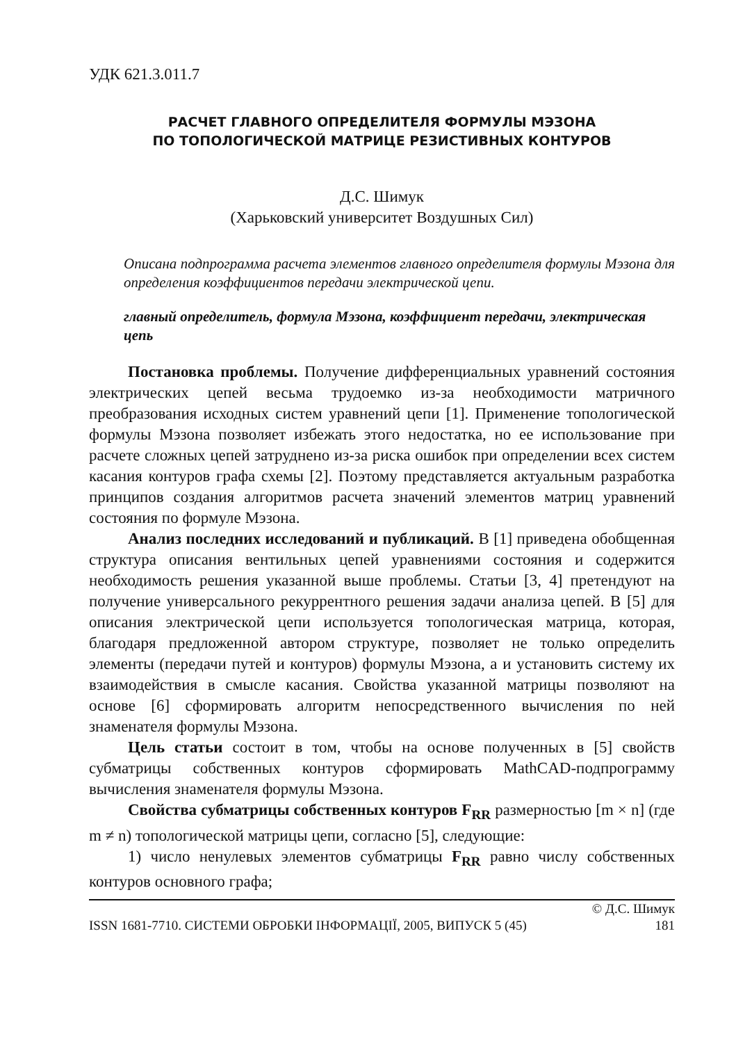УДК 621.3.011.7
РАСЧЕТ ГЛАВНОГО ОПРЕДЕЛИТЕЛЯ ФОРМУЛЫ МЭЗОНА
ПО ТОПОЛОГИЧЕСКОЙ МАТРИЦЕ РЕЗИСТИВНЫХ КОНТУРОВ
Д.С. Шимук
(Харьковский университет Воздушных Сил)
Описана подпрограмма расчета элементов главного определителя формулы Мэзона для определения коэффициентов передачи электрической цепи.
главный определитель, формула Мэзона, коэффициент передачи, электрическая цепь
Постановка проблемы. Получение дифференциальных уравнений состояния электрических цепей весьма трудоемко из-за необходимости матричного преобразования исходных систем уравнений цепи [1]. Применение топологической формулы Мэзона позволяет избежать этого недостатка, но ее использование при расчете сложных цепей затруднено из-за риска ошибок при определении всех систем касания контуров графа схемы [2]. Поэтому представляется актуальным разработка принципов создания алгоритмов расчета значений элементов матриц уравнений состояния по формуле Мэзона.
Анализ последних исследований и публикаций. В [1] приведена обобщенная структура описания вентильных цепей уравнениями состояния и содержится необходимость решения указанной выше проблемы. Статьи [3, 4] претендуют на получение универсального рекуррентного решения задачи анализа цепей. В [5] для описания электрической цепи используется топологическая матрица, которая, благодаря предложенной автором структуре, позволяет не только определить элементы (передачи путей и контуров) формулы Мэзона, а и установить систему их взаимодействия в смысле касания. Свойства указанной матрицы позволяют на основе [6] сформировать алгоритм непосредственного вычисления по ней знаменателя формулы Мэзона.
Цель статьи состоит в том, чтобы на основе полученных в [5] свойств субматрицы собственных контуров сформировать MathCAD-подпрограмму вычисления знаменателя формулы Мэзона.
Свойства субматрицы собственных контуров F<sub>RR</sub> размерностью [m × n] (где m ≠ n) топологической матрицы цепи, согласно [5], следующие:
1) число ненулевых элементов субматрицы F<sub>RR</sub> равно числу собственных контуров основного графа;
ISSN 1681-7710. СИСТЕМИ ОБРОБКИ ІНФОРМАЦІЇ, 2005, ВИПУСК 5 (45) © Д.С. Шимук
181